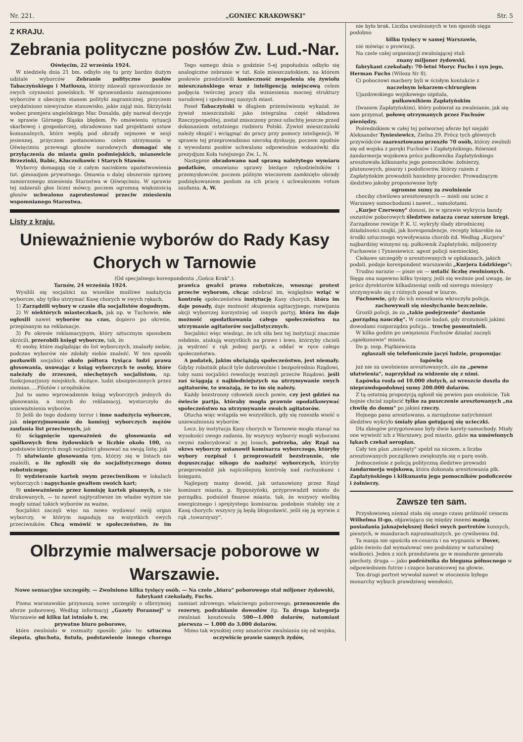Nr. 221. „GONIEC KRAKOWSKI" Str. 5
Z KRAJU.
Zebrania polityczne posłów Zw. Lud.-Nar.
Oświęcim, 22 września 1924.
W niedzielę dnia 21 bm. odbyło się tu przy bardzo dużym udziale wyborców Zebranie polityczne posłów Tabaczyńskiego i Matłosza, którzy zdawali sprawozdanie ze swych czynności poselskich. W sprawozdaniu zaznajomiono wyborców z obecnym stanem polityki zagranicznej, przyczem uwydatniono niewyraźne stanowisko, jakie zajął min. Skrzyński wobec premjera angielskiego Mac Donalda, gdy nazwał decyzje w sprawie Górnego Śląska błędem. Po omówieniu sytuacji skarbowej i gospodarczej, obradowano nad projektami ustaw komunalnych, które wejdą pod obrady sejmowe w sesji jesiennej, przyczem postanowiono celem utrzymania w Oświęcimiu przewagi głosów narodowych domagać się przyłączenia do miasta gmin podmiejskich, mianowicie Brzezinki, Babic, Klucznikowic i Starych Stawów.
Wyborcy domagają się z całym naciskiem upaństwowienia tut. gimnazjum prywatnego. Omawia o dalej obszernie sprawę zamierzonego zniesienia Starostwa w Oświęcimiu. W sprawie tej zabierali głos liczni mówcy, poczem ogromną większością głosów uchwalono zaprotestować przeciw zniesieniu wspomnianego Starostwa.
Tego samego dnia o godzinie 5-ej popołudniu odbyło się analogiczne zebranie w tut. Kole mieszczańskiem, na którem posłowie przedstawili konieczność zespolenia się żywiołu mieszczańskiego wraz z inteligencją miejscową celem podjęcia twórczej pracy dla wzniesienia mocnej struktury narodowej i społecznej naszych miast.
Poseł Tabaczyński w długiem przemówieniu wykazał, że żywioł mieszczański jako integralna część składowa Rzeczypospolitej, został zniszczony przez szlachtę jeszcze przed dokonaniem ostatniego rozbioru Polski. Żywioł mieszczański należy skupić i wciągnąć do pracy przy pomocy inteligencji. W sprawie tej przeprowadzono szeroką dyskusję, poczem zgodnie z wywodami posłów uchwalono odpowiednie wskazówki dla prezydjum Koła tutejszego Zw. L. N.
Następnie obradowano nad sprawą należytego wymiaru podatków, omawiano sprawy bieżące rękodzielników i przemysłowców, poczem późnym wieczorem zamknięto obrady podziękowaniem posłom za ich pracę i uchwaleniem votum zaufania. A. W.
Listy z kraju.
Unieważnienie wyborów do Rady Kasy Chorych w Tarnowie
(Od specjalnego korespondenta „Gońca Krak".).
Tarnów, 24 września 1924.
Wysilili się socjaliści na wszelkie możliwe nadużycia wyborcze, aby tylko utrzymać Kasę chorych w swych rękach.
1) Zarządzili wybory w czasie dla socjalistów dogodnym.
2) W niektórych miasteczkach, jak np. w Tuchowie, nie ogłosili nawet wyborów na czas, dopiero po okresie, przepisanym na reklamacje.
3) Po okresie reklamacyjnym, który sztucznym sposobem skrócili, przerobili księgi wyborcze, tak, że
4) osoby, które zaglądając do list wyborczych, znalazły siebie, podczas wyborów nie zdołały siebie znaleźć. W ten sposób pozbawili socjaliści około półtora tysiąca ludzi prawa głosowania, usuwając z ksiąg wyborczych te osoby, które należały do zrzeszeń, niechętnych socjalistom, np. funkcjonarjuszy miejskich, służące, ludzi ubezpieczonych przez ziemian. ...Pilotów i urzędników.
Już to samo wprowadzenie ksiąg wyborczych jednych do głosowania, a innych do reklamacyj, wystarczyło do unieważnienia wyborów.
5) Jeśli do tego dodamy terror i inne nadużycia wyborcze, jak nieprzyjmowanie do komisyj wyborczych mężów zaufania list przeciwnych, jak
6) ściągnięcie upoważnień do głosowania od spółkowych firm żydowskich w liczbie około 100, na podstawie których mogli socjaliści głosować na swoją listę; jak
7) ułatwianie głosowania tym, którzy się w listach nie znaleźli, o ile zgłosili się do socjalistycznego domu robotniczego;
8) wydzieranie kartek swym przeciwnikom w lokalach wyborczych i napychanie gwałtem swoich kart;
9) unieważnienie przez komisję kartek pisanych, a nie drukowanych, — to nawet najżyczliwsze im władze wyższe nie mogły uznać takich wyborów za ważne.
Socjaliści zaczęli więc na nowo wydawać swój organ wyborczy, w którym napadają na wszystkich swych przeciwników. Chcą wmówić w społeczeństwo, że im prawica gwałci prawa robotnicze, wnosząc protest przeciw wyborom, chcąc odebrać im, względnie wziąć w kontrolę społeczeństwa instytucję Kasy chorych, która im daje posady, daje możność skupienia agitacyjnego, rozwijania akcji wyborczej korzystniej od innych partyj, która im daje możność opodatkowania całego społeczeństwa na utrzymanie agitatorów socjalistycznych.
Socjaliści więc wiedząc, że ich siła bez tej instytucji znacznie osłabnie, atakują wszystkich na prawo i lewo, którzyby chcieli ją wydrzeć z rąk jednej partji, a oddać w ręce całego społeczeństwa.
A podatek, jakim obciążają społeczeństwo, jest niemały. Gdyby robotnik płacił tyle dobrowolnie i bezpośrednio Rządowi, toby sami socjaliści rewolucję wszczęli przeciw Rządowi, jeśli zaś ściągają z najbiedniejszych na utrzymywanie swych agitatorów, to uważają, że to im się należy.
Każdy bezstronny człowiek niech powie, czy jest gdzieś na świecie partja, któraby mogła prawnie opodatkowywać społeczeństwo na utrzymywanie swoich agitatorów.
Otucha więc wstąpiła we wszystkich, gdy się rozeszła wieść o unieważnieniu wyborów.
Lecz, by instytucja Kasy chorych w Tarnowie mogła stanąć na wysokości swego zadania, by wszyscy wyborcy mogli wyborami swymi zadecydować o jej losach, potrzeba, aby Rząd na okres wyborczy ustanowił komisarza wyborczego, któryby wybory rozpisał i przeprowadził bezstronnie, nie dopuszczając nikogo do nadużyć wyborczych, któryby przeprowadził jak najściślejszą kontrolę nad rachunkami i księgami.
Najlepszy mamy dowód, jak ustanowiony przez Rząd komisarz miasta, p. Rypuszyński, przyprowadził miasto do porządku, podniósł finanse miasta, tak, że wszyscy wielbią energicznego i sprężystego komisarza; podobnie stałoby się z Kasą chorych: wszyscy ją będą błogosławić, jeśli się ją wyrwie z rąk „towarzyszy".
Olbrzymie malwersacje poborowe w Warszawie.
Nowe sensacyjne szczegóły. — Zwolniono kilka tysięcy osób. — Na czele „biura" poborowego stał miljoner żydowski, fabrykant czekolady, Fuchs.
Pisma warszawskie przynoszą nowe szczegóły o olbrzymiej aferze poborowej. Według informacyj „Gazety Porannej" w Warszawie od kilku lat istniało t. zw.
prywatne biuro poborowe,
które zwalniało w rozmaity sposób: jako to: sztuczna ślepota, głuchota, fistuła, podstawienie innego chorego zamiast zdrowego, właściwego poborowego, przenoszenie do rezerwy, podrabianie dowodów itp. Ta druga kategorja zwalniań kosztowała 500—1.000 dolarów, natomiast pierwsza — 1.000 do 3.000 dolarów.
Mimo tak wysokiej ceny amatorów zwalniania się od wojska,
oczywiście prawie samych żydów,
nie było brak. Liczba uwolnionych w ten sposób sięga podobno
kilku tysięcy w samej Warszawie,
nie mówiąc o prowincji.
Na czele całej organizacji zwalniającej stali
znany miljoner żydowski,
fabrykant czekolady: 70-letni Moryc Fuchs i syn jego, Herman Fuchs (Wileza Nr 8).
Ci poboczowi machery byli w ścisłym kontakcie z
naczelnym lekarzem-chirurgiem
Ujazdowskiego wojskowego szpitala,
pułkownikiem Zapłatyńskim
(Iwanem Zapłatyńskim), który pobierał za zwalnianie, jak się sam przyznał, połowę otrzymanych przez Fuchsów pieniędzy.
Pośrednikiem w całej tej potwornej aferze był niejaki Aleksander Tyniesiewicz, Zielna 29. Prócz tych głównych przywódców zaaresztowano przeszło 70 osób, którzy zwolnili się od wojska z poręki Fuchsów i Zapłatyńskiego. Również żandarmerja wojskowa prócz pułkownika Zapłatyńskiego aresztowała kilkunastu jego pomocników: żołnierzy, plutonowych, pisarzy i podoficerów, którzy razem z Zapłatyńskim prowadzili haniebny proceder. Prowadzącym śledztwo jakoby proponowane były
ogromne sumy za zwolnienie
chociby chwilowo aresztowanych — mieli oni uciec z Warszawy samochodami i nawet... samolotami.
„Kurjer Czerwony" donosi, że w sprawie wykrycia bandy oszustów poborowych śledztwo zatacza coraz szersze kręgi. Zarządzone rewizje P. K. U. wykryły ślady zbrodniczej działalności szajki, jak korespondencje, recepty lekarskie na środki sztucznego wywoływania chorób itd. Według „Kurjera" najbardziej winnymi są: pułkownik Zapłatyński, miljonerzy Fuchsowie i Tyniesiewicz, agent policji niemieckiej.
Ciekawe szczegóły o aresztowanych w opłakanach, jakich podali, podaje korespondent warszawski „Kurjera Łódzkiego":
Trudno narazie — pisze on — ustalić liczbę zwolnionych. Sięga ona napewno kilku tysięcy, jeśli się weźmie pod uwagę, że prócz dyrektorów kilkadziesiąt osób od szeregu miesięcy utrzymywało się z różnych posad w biurze.
Fuchsowie, gdy do ich mieszkania wkroczyła policja,
zachowywali się niesłychanie bezczelnie.
Grozili policji, że za „takie podejrzenie" dostanie „porządną nauczkę". W czasie badań, gdy zrozumieli jakimi dowodami rozporządza policja... trochę posmutnieli.
W kilka godzin po uwięzieniu Fuchsów działać zaczęli „opiekunowie" miasta.
Do p. insp. Piątkiewicza
zgłaszali się telefonicznie jacyś ludzie, proponując łapówkę
już nie za uwolnienie aresztowanych, ale za „pewne ułatwienia", naprzykład za widzenie się z nimi.
Łapówka rosła od 10.000 złotych, aż wreszcie doszła do nieprawdopodobnej sumy 200.000 dolarów.
Z tą ostatnią propozycją zgłosił się pewien pan osobiście. Tak hojnie chciał zapłacić tylko za puszczenie aresztowanych „na chwilę do domu" po jakieś rzeczy.
Hojnego pana aresztowano, a zarządzone natychmiast śledztwo wykryło śmiały plan gotującej się ucieczki.
Dla zbiegów przygotowane były dwie karety-samochody. Miały one wywieźć ich z Warszawy, pod miasto, gdzie na umówionych łąkach czekał aeroplan.
Cały ten plan „miesięty" spełzł na niczem, a liczba aresztowanych początkowo zwiększyła się o parę osób.
Jednocześnie z policją polityczną śledztwo prowadzi żandarmerja wojskowa, która dokonała aresztowania płk. Zapłatyńskiego i kilkunastu jego pomocników podoficerów i żołnierzy.
Zawsze ten sam.
Przysłowiową niemal stała się onego czasu próżność cesarza Wilhelma II-go, objawiająca się między innemi manją posiadania jaknajwiększej ilości swych portretów konnych, pieszych, w mundurach najrozmaitszych, po cywilnemu itd.
Ta manja nie opuściła ex-cesarza i na wygnaniu w Dover, gdzie świeżo dał wymalować swe podobizny w naturalnej wielkości. Jeden z nich przedstawia go w mundurze generała piechoty, druga — jako podróżnika do bieguna północnego w odpowiedniem futrze i czapce baranicowej na głowie.
Ten drugi portret wywołał nawet w otoczeniu byłego monarchy wybuch prawdziwej wesołości.